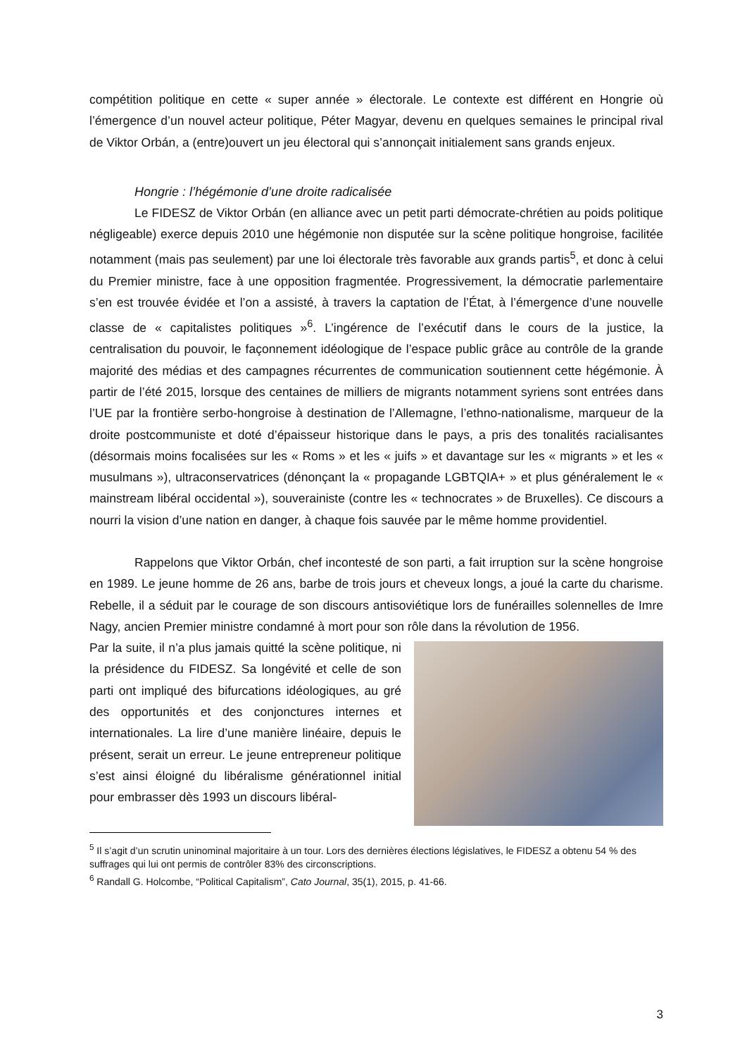compétition politique en cette « super année » électorale. Le contexte est différent en Hongrie où l’émergence d’un nouvel acteur politique, Péter Magyar, devenu en quelques semaines le principal rival de Viktor Orbán, a (entre)ouvert un jeu électoral qui s’annonçait initialement sans grands enjeux.
Hongrie : l’hégémonie d’une droite radicalisée
Le FIDESZ de Viktor Orbán (en alliance avec un petit parti démocrate-chrétien au poids politique négligeable) exerce depuis 2010 une hégémonie non disputée sur la scène politique hongroise, facilitée notamment (mais pas seulement) par une loi électorale très favorable aux grands partis<sup>5</sup>, et donc à celui du Premier ministre, face à une opposition fragmentée. Progressivement, la démocratie parlementaire s’en est trouvée évidée et l’on a assisté, à travers la captation de l’État, à l’émergence d’une nouvelle classe de « capitalistes politiques »<sup>6</sup>. L’ingérence de l’exécutif dans le cours de la justice, la centralisation du pouvoir, le façonnement idéologique de l’espace public grâce au contrôle de la grande majorité des médias et des campagnes récurrentes de communication soutiennent cette hégémonie. À partir de l’été 2015, lorsque des centaines de milliers de migrants notamment syriens sont entrées dans l’UE par la frontière serbo-hongroise à destination de l’Allemagne, l’ethno-nationalisme, marqueur de la droite postcommuniste et doté d’épaisseur historique dans le pays, a pris des tonalités racialisantes (désormais moins focalisées sur les « Roms » et les « juifs » et davantage sur les « migrants » et les « musulmans »), ultraconservatrices (dénonçant la « propagande LGBTQIA+ » et plus généralement le « mainstream libéral occidental »), souverainiste (contre les « technocrates » de Bruxelles). Ce discours a nourri la vision d’une nation en danger, à chaque fois sauvée par le même homme providentiel.
Rappelons que Viktor Orbán, chef incontesté de son parti, a fait irruption sur la scène hongroise en 1989. Le jeune homme de 26 ans, barbe de trois jours et cheveux longs, a joué la carte du charisme. Rebelle, il a séduit par le courage de son discours antisoviétique lors de funérailles solennelles de Imre Nagy, ancien Premier ministre condamné à mort pour son rôle dans la révolution de 1956.
Par la suite, il n’a plus jamais quitté la scène politique, ni la présidence du FIDESZ. Sa longévité et celle de son parti ont impliqué des bifurcations idéologiques, au gré des opportunités et des conjonctures internes et internationales. La lire d’une manière linéaire, depuis le présent, serait un erreur. Le jeune entrepreneur politique s’est ainsi éloigné du libéralisme générationnel initial pour embrasser dès 1993 un discours libéral-
<sup>5</sup> Il s’agit d’un scrutin uninominal majoritaire à un tour. Lors des dernières élections législatives, le FIDESZ a obtenu 54 % des suffrages qui lui ont permis de contrôler 83% des circonscriptions.
<sup>6</sup> Randall G. Holcombe, “Political Capitalism”, Cato Journal, 35(1), 2015, p. 41-66.
3